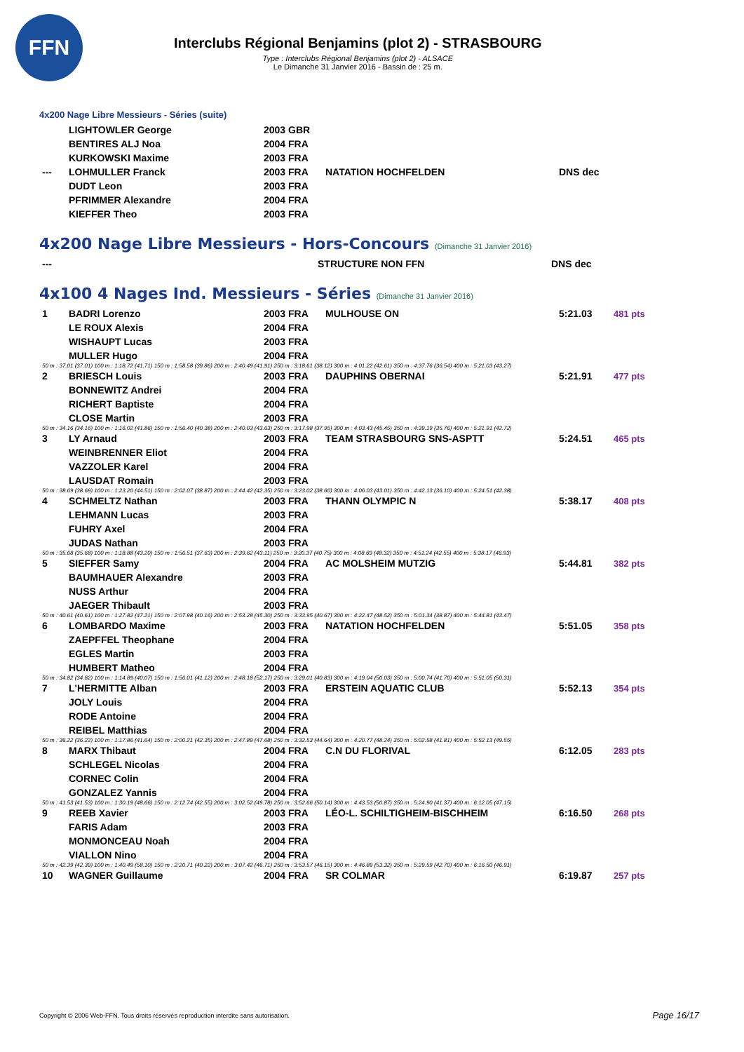FFN
Interclubs Régional Benjamins (plot 2) - STRASBOURG
Type : Interclubs Régional Benjamins (plot 2) - ALSACE
Le Dimanche 31 Janvier 2016 - Bassin de : 25 m.
4x200 Nage Libre Messieurs - Séries (suite)
| | LIGHTOWLER George | 2003 GBR | | |
| | BENTIRES ALJ Noa | 2004 FRA | | |
| | KURKOWSKI Maxime | 2003 FRA | | |
| --- | LOHMULLER Franck | 2003 FRA | NATATION HOCHFELDEN | DNS dec |
| | DUDT Leon | 2003 FRA | | |
| | PFRIMMER Alexandre | 2004 FRA | | |
| | KIEFFER Theo | 2003 FRA | | |
4x200 Nage Libre Messieurs - Hors-Concours (Dimanche 31 Janvier 2016)
| --- | STRUCTURE NON FFN | DNS dec |
4x100 4 Nages Ind. Messieurs - Séries (Dimanche 31 Janvier 2016)
| 1 | BADRI Lorenzo | 2003 FRA | MULHOUSE ON | 5:21.03 | 481 pts |
| | LE ROUX Alexis | 2004 FRA | | | |
| | WISHAUPT Lucas | 2003 FRA | | | |
| | MULLER Hugo | 2004 FRA | | | |
| 50 m : 37.01 (37.01) 100 m : 1:18.72 (41.71) 150 m : 1:58.58 (39.86) 200 m : 2:40.49 (41.91) 250 m : 3:18.61 (38.12) 300 m : 4:01.22 (42.61) 350 m : 4:37.76 (36.54) 400 m : 5:21.03 (43.27) | | | | | |
| 2 | BRIESCH Louis | 2003 FRA | DAUPHINS OBERNAI | 5:21.91 | 477 pts |
| | BONNEWITZ Andrei | 2004 FRA | | | |
| | RICHERT Baptiste | 2004 FRA | | | |
| | CLOSE Martin | 2003 FRA | | | |
| 50 m : 34.16 (34.16) 100 m : 1:16.02 (41.86) 150 m : 1:56.40 (40.38) 200 m : 2:40.03 (43.63) 250 m : 3:17.98 (37.95) 300 m : 4:03.43 (45.45) 350 m : 4:39.19 (35.76) 400 m : 5:21.91 (42.72) | | | | | |
| 3 | LY Arnaud | 2003 FRA | TEAM STRASBOURG SNS-ASPTT | 5:24.51 | 465 pts |
| | WEINBRENNER Eliot | 2004 FRA | | | |
| | VAZZOLER Karel | 2004 FRA | | | |
| | LAUSDAT Romain | 2003 FRA | | | |
| 50 m : 38.69 (38.69) 100 m : 1:23.20 (44.51) 150 m : 2:02.07 (38.87) 200 m : 2:44.42 (42.35) 250 m : 3:23.02 (38.60) 300 m : 4:06.03 (43.01) 350 m : 4:42.13 (36.10) 400 m : 5:24.51 (42.38) | | | | | |
| 4 | SCHMELTZ Nathan | 2003 FRA | THANN OLYMPIC N | 5:38.17 | 408 pts |
| | LEHMANN Lucas | 2003 FRA | | | |
| | FUHRY Axel | 2004 FRA | | | |
| | JUDAS Nathan | 2003 FRA | | | |
| 50 m : 35.68 (35.68) 100 m : 1:18.88 (43.20) 150 m : 1:56.51 (37.63) 200 m : 2:39.62 (43.11) 250 m : 3:20.37 (40.75) 300 m : 4:08.69 (48.32) 350 m : 4:51.24 (42.55) 400 m : 5:38.17 (46.93) | | | | | |
| 5 | SIEFFER Samy | 2004 FRA | AC MOLSHEIM MUTZIG | 5:44.81 | 382 pts |
| | BAUMHAUER Alexandre | 2003 FRA | | | |
| | NUSS Arthur | 2004 FRA | | | |
| | JAEGER Thibault | 2003 FRA | | | |
| 50 m : 40.61 (40.61) 100 m : 1:27.82 (47.21) 150 m : 2:07.98 (40.16) 200 m : 2:53.28 (45.30) 250 m : 3:33.95 (40.67) 300 m : 4:22.47 (48.52) 350 m : 5:01.34 (38.87) 400 m : 5:44.81 (43.47) | | | | | |
| 6 | LOMBARDO Maxime | 2003 FRA | NATATION HOCHFELDEN | 5:51.05 | 358 pts |
| | ZAEPFFEL Theophane | 2004 FRA | | | |
| | EGLES Martin | 2003 FRA | | | |
| | HUMBERT Matheo | 2004 FRA | | | |
| 50 m : 34.82 (34.82) 100 m : 1:14.89 (40.07) 150 m : 1:56.01 (41.12) 200 m : 2:48.18 (52.17) 250 m : 3:29.01 (40.83) 300 m : 4:19.04 (50.03) 350 m : 5:00.74 (41.70) 400 m : 5:51.05 (50.31) | | | | | |
| 7 | L'HERMITTE Alban | 2003 FRA | ERSTEIN AQUATIC CLUB | 5:52.13 | 354 pts |
| | JOLY Louis | 2004 FRA | | | |
| | RODE Antoine | 2004 FRA | | | |
| | REIBEL Matthias | 2004 FRA | | | |
| 50 m : 36.22 (36.22) 100 m : 1:17.86 (41.64) 150 m : 2:00.21 (42.35) 200 m : 2:47.89 (47.68) 250 m : 3:32.53 (44.64) 300 m : 4:20.77 (48.24) 350 m : 5:02.58 (41.81) 400 m : 5:52.13 (49.55) | | | | | |
| 8 | MARX Thibaut | 2004 FRA | C.N DU FLORIVAL | 6:12.05 | 283 pts |
| | SCHLEGEL Nicolas | 2004 FRA | | | |
| | CORNEC Colin | 2004 FRA | | | |
| | GONZALEZ Yannis | 2004 FRA | | | |
| 50 m : 41.53 (41.53) 100 m : 1:30.19 (48.66) 150 m : 2:12.74 (42.55) 200 m : 3:02.52 (49.78) 250 m : 3:52.66 (50.14) 300 m : 4:43.53 (50.87) 350 m : 5:24.90 (41.37) 400 m : 6:12.05 (47.15) | | | | | |
| 9 | REEB Xavier | 2003 FRA | LÉO-L. SCHILTIGHEIM-BISCHHEIM | 6:16.50 | 268 pts |
| | FARIS Adam | 2003 FRA | | | |
| | MONMONCEAU Noah | 2004 FRA | | | |
| | VIALLON Nino | 2004 FRA | | | |
| 50 m : 42.39 (42.39) 100 m : 1:40.49 (58.10) 150 m : 2:20.71 (40.22) 200 m : 3:07.42 (46.71) 250 m : 3:53.57 (46.15) 300 m : 4:46.89 (53.32) 350 m : 5:29.59 (42.70) 400 m : 6:16.50 (46.91) | | | | | |
| 10 | WAGNER Guillaume | 2004 FRA | SR COLMAR | 6:19.87 | 257 pts |
Copyright © 2006 Web-FFN. Tous droits réservés reproduction interdite sans autorisation.
Page 16/17